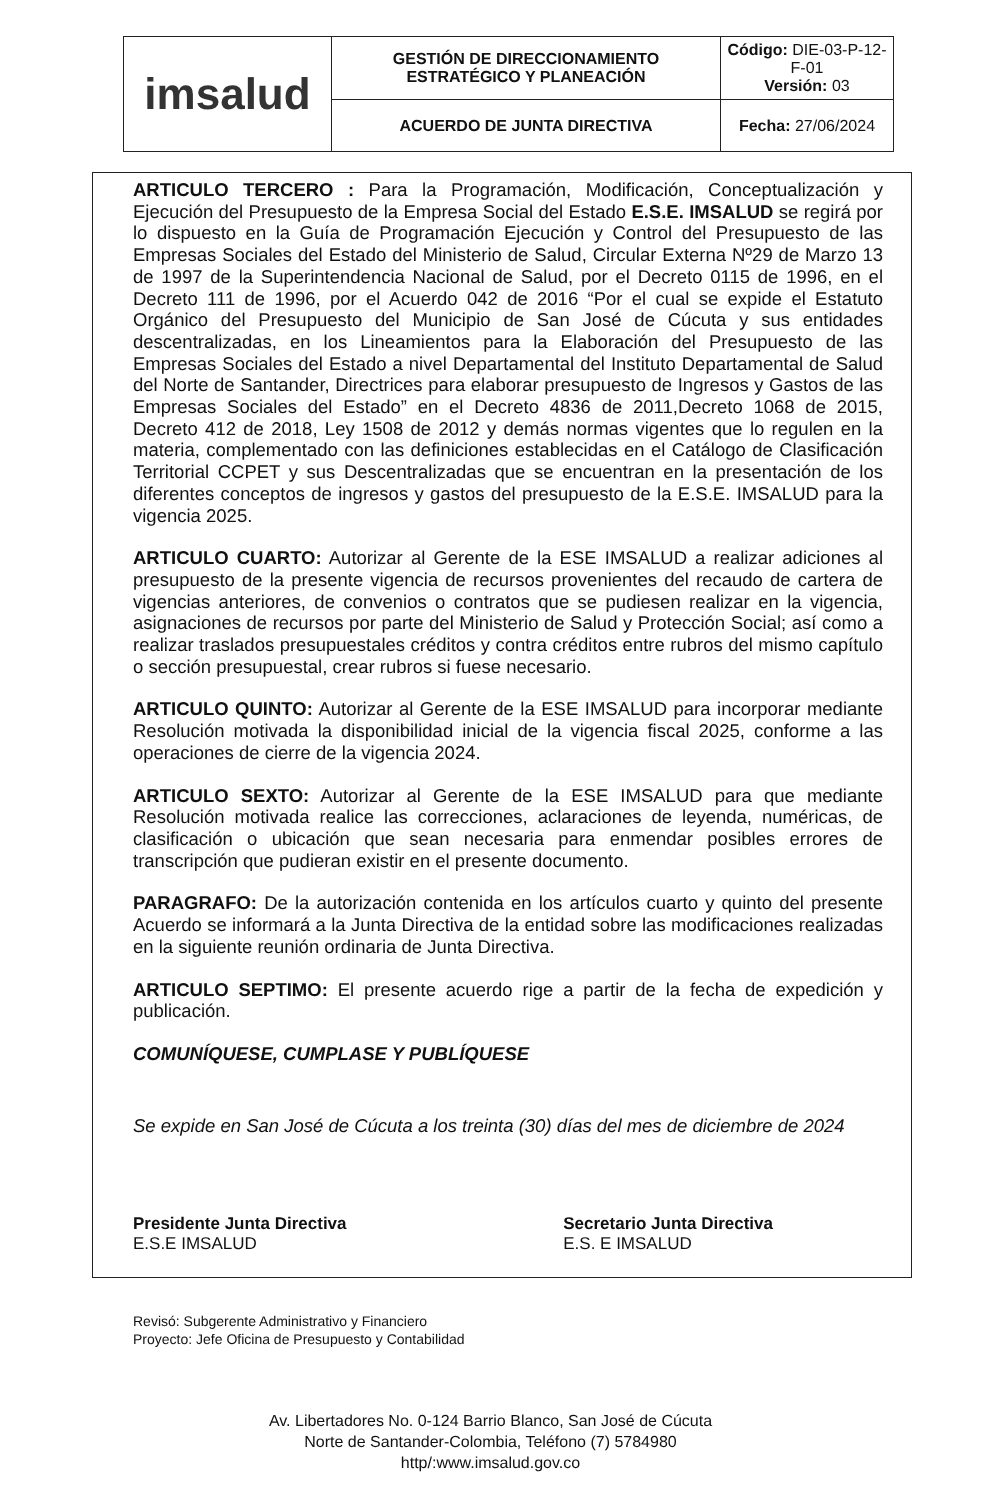| imsalud | GESTIÓN DE DIRECCIONAMIENTO ESTRATÉGICO Y PLANEACIÓN | Código: DIE-03-P-12-F-01 Versión: 03 |
| | ACUERDO DE JUNTA DIRECTIVA | Fecha: 27/06/2024 |
ARTICULO TERCERO : Para la Programación, Modificación, Conceptualización y Ejecución del Presupuesto de la Empresa Social del Estado E.S.E. IMSALUD se regirá por lo dispuesto en la Guía de Programación Ejecución y Control del Presupuesto de las Empresas Sociales del Estado del Ministerio de Salud, Circular Externa Nº29 de Marzo 13 de 1997 de la Superintendencia Nacional de Salud, por el Decreto 0115 de 1996, en el Decreto 111 de 1996, por el Acuerdo 042 de 2016 “Por el cual se expide el Estatuto Orgánico del Presupuesto del Municipio de San José de Cúcuta y sus entidades descentralizadas, en los Lineamientos para la Elaboración del Presupuesto de las Empresas Sociales del Estado a nivel Departamental del Instituto Departamental de Salud del Norte de Santander, Directrices para elaborar presupuesto de Ingresos y Gastos de las Empresas Sociales del Estado” en el Decreto 4836 de 2011,Decreto 1068 de 2015, Decreto 412 de 2018, Ley 1508 de 2012 y demás normas vigentes que lo regulen en la materia, complementado con las definiciones establecidas en el Catálogo de Clasificación Territorial CCPET y sus Descentralizadas que se encuentran en la presentación de los diferentes conceptos de ingresos y gastos del presupuesto de la E.S.E. IMSALUD para la vigencia 2025.
ARTICULO CUARTO: Autorizar al Gerente de la ESE IMSALUD a realizar adiciones al presupuesto de la presente vigencia de recursos provenientes del recaudo de cartera de vigencias anteriores, de convenios o contratos que se pudiesen realizar en la vigencia, asignaciones de recursos por parte del Ministerio de Salud y Protección Social; así como a realizar traslados presupuestales créditos y contra créditos entre rubros del mismo capítulo o sección presupuestal, crear rubros si fuese necesario.
ARTICULO QUINTO: Autorizar al Gerente de la ESE IMSALUD para incorporar mediante Resolución motivada la disponibilidad inicial de la vigencia fiscal 2025, conforme a las operaciones de cierre de la vigencia 2024.
ARTICULO SEXTO: Autorizar al Gerente de la ESE IMSALUD para que mediante Resolución motivada realice las correcciones, aclaraciones de leyenda, numéricas, de clasificación o ubicación que sean necesaria para enmendar posibles errores de transcripción que pudieran existir en el presente documento.
PARAGRAFO: De la autorización contenida en los artículos cuarto y quinto del presente Acuerdo se informará a la Junta Directiva de la entidad sobre las modificaciones realizadas en la siguiente reunión ordinaria de Junta Directiva.
ARTICULO SEPTIMO: El presente acuerdo rige a partir de la fecha de expedición y publicación.
COMUNÍQUESE, CUMPLASE Y PUBLÍQUESE
Se expide en San José de Cúcuta a los treinta (30) días del mes de diciembre de 2024
Presidente Junta Directiva
E.S.E IMSALUD
Secretario Junta Directiva
E.S. E IMSALUD
Revisó: Subgerente Administrativo y Financiero
Proyecto: Jefe Oficina de Presupuesto y Contabilidad
Av. Libertadores No. 0-124 Barrio Blanco, San José de Cúcuta
Norte de Santander-Colombia, Teléfono (7) 5784980
http/:www.imsalud.gov.co